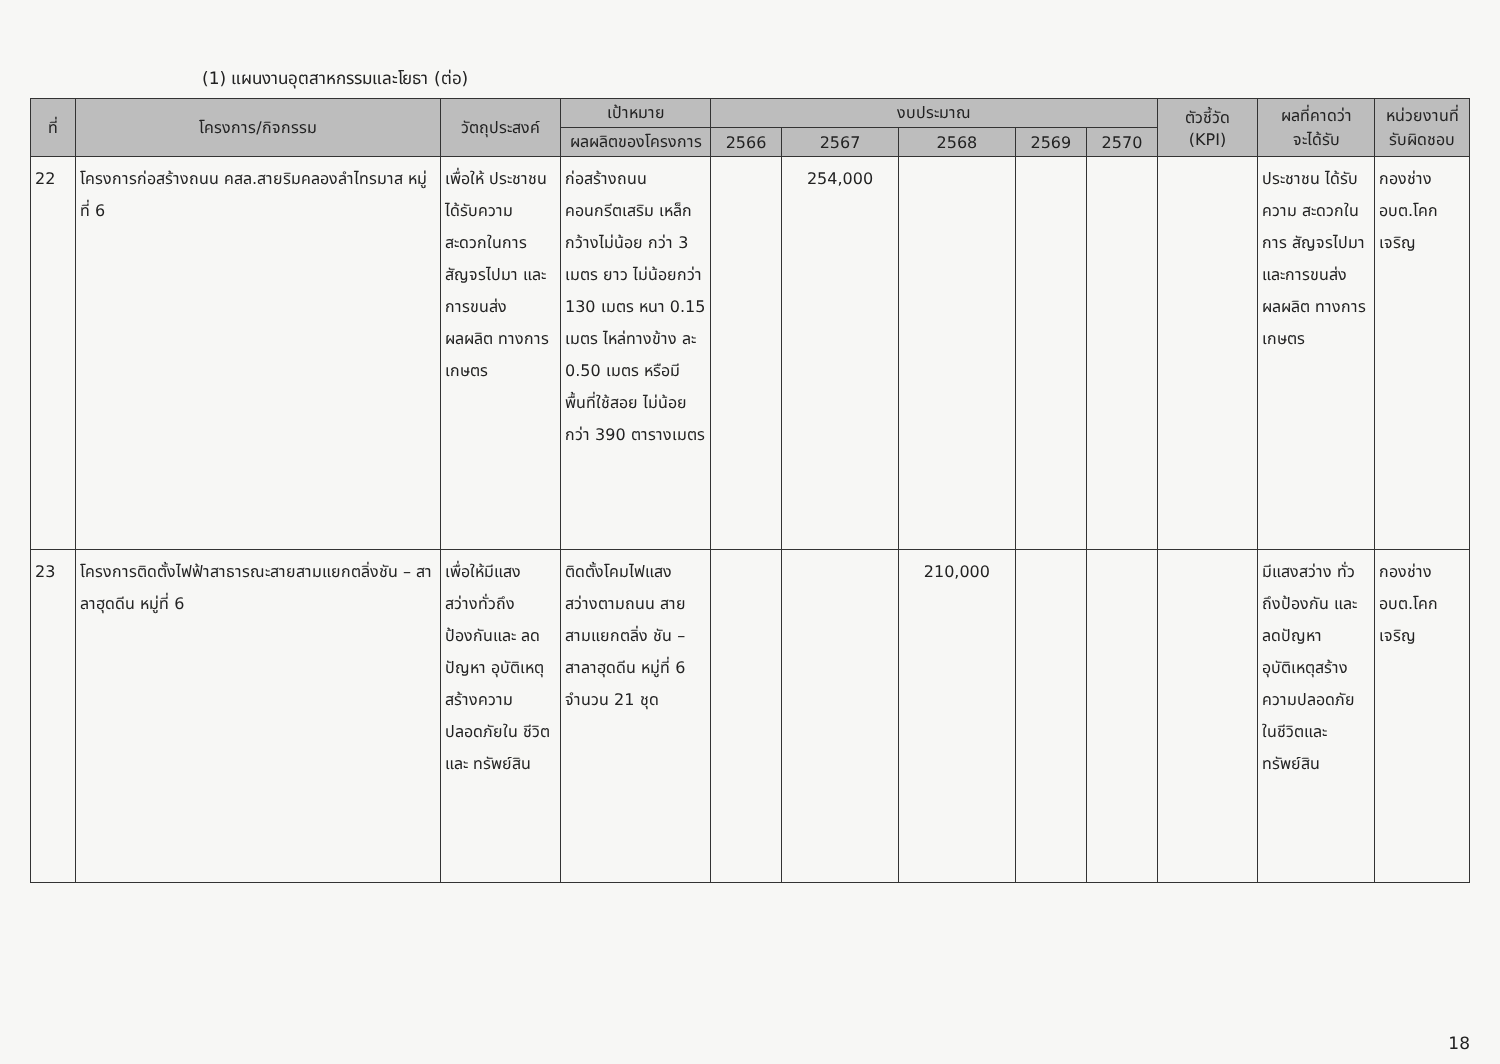(1) แผนงานอุตสาหกรรมและโยธา (ต่อ)
| ที่ | โครงการ/กิจกรรม | วัตถุประสงค์ | เป้าหมาย | งบประมาณ | | | | | ตัวชี้วัด (KPI) | ผลที่คาดว่า จะได้รับ | หน่วยงานที่ รับผิดชอบ |
| --- | --- | --- | --- | --- | --- | --- | --- | --- | --- | --- | --- |
| | | | ผลผลิตของโครงการ | 2566 | 2567 | 2568 | 2569 | 2570 | | | |
| 22 | โครงการก่อสร้างถนน คสล.สายริมคลองลำไทรมาส หมู่ที่ 6 | เพื่อให้ ประชาชน ได้รับความ สะดวกในการ สัญจรไปมา และการขนส่ง ผลผลิต ทางการ เกษตร | ก่อสร้างถนน คอนกรีตเสริม เหล็กกว้างไม่น้อย กว่า 3 เมตร ยาว ไม่น้อยกว่า 130 เมตร หนา 0.15 เมตร ไหล่ทางข้าง ละ 0.50 เมตร หรือมีพื้นที่ใช้สอย ไม่น้อยกว่า 390 ตารางเมตร | | 254,000 | | | | | ประชาชน ได้รับความ สะดวกในการ สัญจรไปมา และการขนส่ง ผลผลิต ทางการ เกษตร | กองช่าง อบต.โคก เจริญ |
| 23 | โครงการติดตั้งไฟฟ้าสาธารณะสายสามแยกตลิ่งชัน – สาลาฮุดดีน หมู่ที่ 6 | เพื่อให้มีแสง สว่างทั่วถึง ป้องกันและ ลดปัญหา อุบัติเหตุ สร้างความ ปลอดภัยใน ชีวิตและ ทรัพย์สิน | ติดตั้งโคมไฟแสง สว่างตามถนน สายสามแยกตลิ่ง ชัน – สาลาฮุดดีน หมู่ที่ 6 จำนวน 21 ชุด | | | 210,000 | | | | มีแสงสว่าง ทั่วถึงป้องกัน และลดปัญหา อุบัติเหตุสร้าง ความปลอดภัย ในชีวิตและ ทรัพย์สิน | กองช่าง อบต.โคก เจริญ |
18